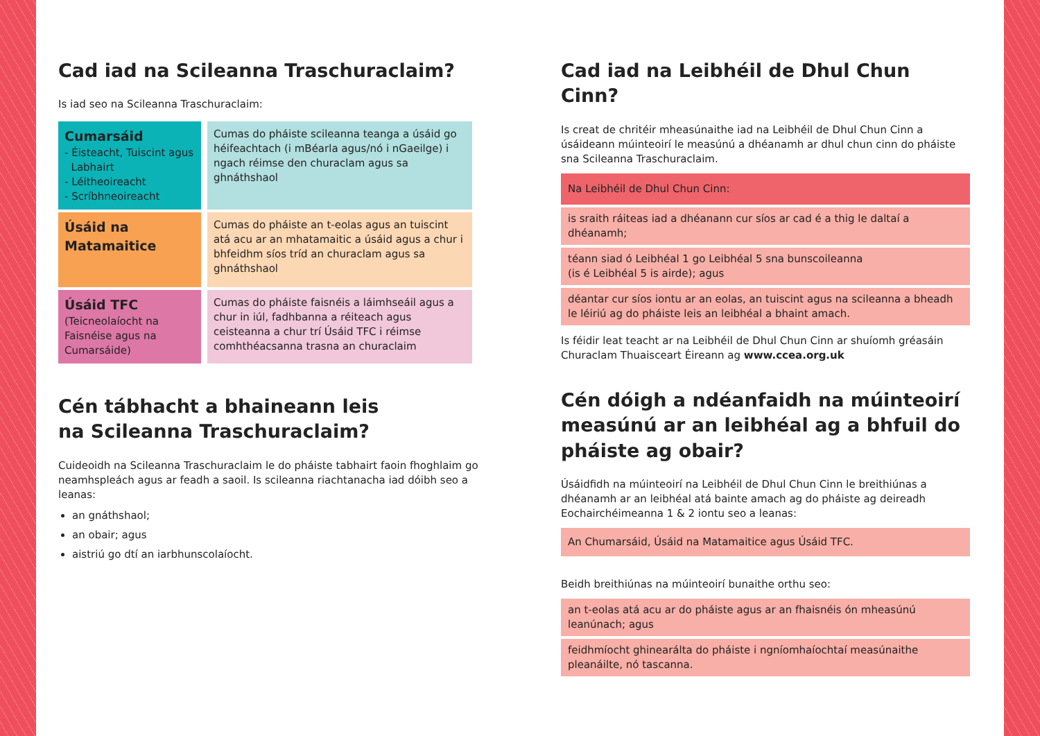Cad iad na Scileanna Traschuraclaim?
Is iad seo na Scileanna Traschuraclaim:
| Cumarsáid - Éisteacht, Tuiscint agus Labhairt - Léitheoireacht - Scríbhneoireacht | Cumas do pháiste scileanna teanga a úsáid go héifeachtach (i mBéarla agus/nó i nGaeilge) i ngach réimse den churaclam agus sa ghnáthshaol |
| Úsáid na Matamaitice | Cumas do pháiste an t-eolas agus an tuiscint atá acu ar an mhatamaitic a úsáid agus a chur i bhfeidhm síos tríd an churaclam agus sa ghnáthshaol |
| Úsáid TFC (Teicneolaíocht na Faisnéise agus na Cumarsáide) | Cumas do pháiste faisnéis a láimhseáil agus a chur in iúl, fadhbanna a réiteach agus ceisteanna a chur trí Úsáid TFC i réimse comhthéacsanna trasna an churaclaim |
Cén tábhacht a bhaineann leis
na Scileanna Traschuraclaim?
Cuideoidh na Scileanna Traschuraclaim le do pháiste tabhairt faoin fhoghlaim go neamhspleách agus ar feadh a saoil. Is scileanna riachtanacha iad dóibh seo a leanas:
an gnáthshaol;
an obair; agus
aistriú go dtí an iarbhunscolaíocht.
Cad iad na Leibhéil de Dhul Chun Cinn?
Is creat de chritéir mheasúnaithe iad na Leibhéil de Dhul Chun Cinn a úsáideann múinteoirí le measúnú a dhéanamh ar dhul chun cinn do pháiste sna Scileanna Traschuraclaim.
Na Leibhéil de Dhul Chun Cinn:
is sraith ráiteas iad a dhéanann cur síos ar cad é a thig le daltaí a dhéanamh;
téann siad ó Leibhéal 1 go Leibhéal 5 sna bunscoileanna
(is é Leibhéal 5 is airde); agus
déantar cur síos iontu ar an eolas, an tuiscint agus na scileanna a bheadh le léiriú ag do pháiste leis an leibhéal a bhaint amach.
Is féidir leat teacht ar na Leibhéil de Dhul Chun Cinn ar shuíomh gréasáin Churaclam Thuaisceart Éireann ag www.ccea.org.uk
Cén dóigh a ndéanfaidh na múinteoirí measúnú ar an leibhéal ag a bhfuil do pháiste ag obair?
Úsáidfidh na múinteoirí na Leibhéil de Dhul Chun Cinn le breithiúnas a dhéanamh ar an leibhéal atá bainte amach ag do pháiste ag deireadh Eochairchéimeanna 1 & 2 iontu seo a leanas:
An Chumarsáid, Úsáid na Matamaitice agus Úsáid TFC.
Beidh breithiúnas na múinteoirí bunaithe orthu seo:
an t-eolas atá acu ar do pháiste agus ar an fhaisnéis ón mheasúnú leanúnach; agus
feidhmíocht ghinearálta do pháiste i ngníomhaíochtaí measúnaithe pleanáilte, nó tascanna.